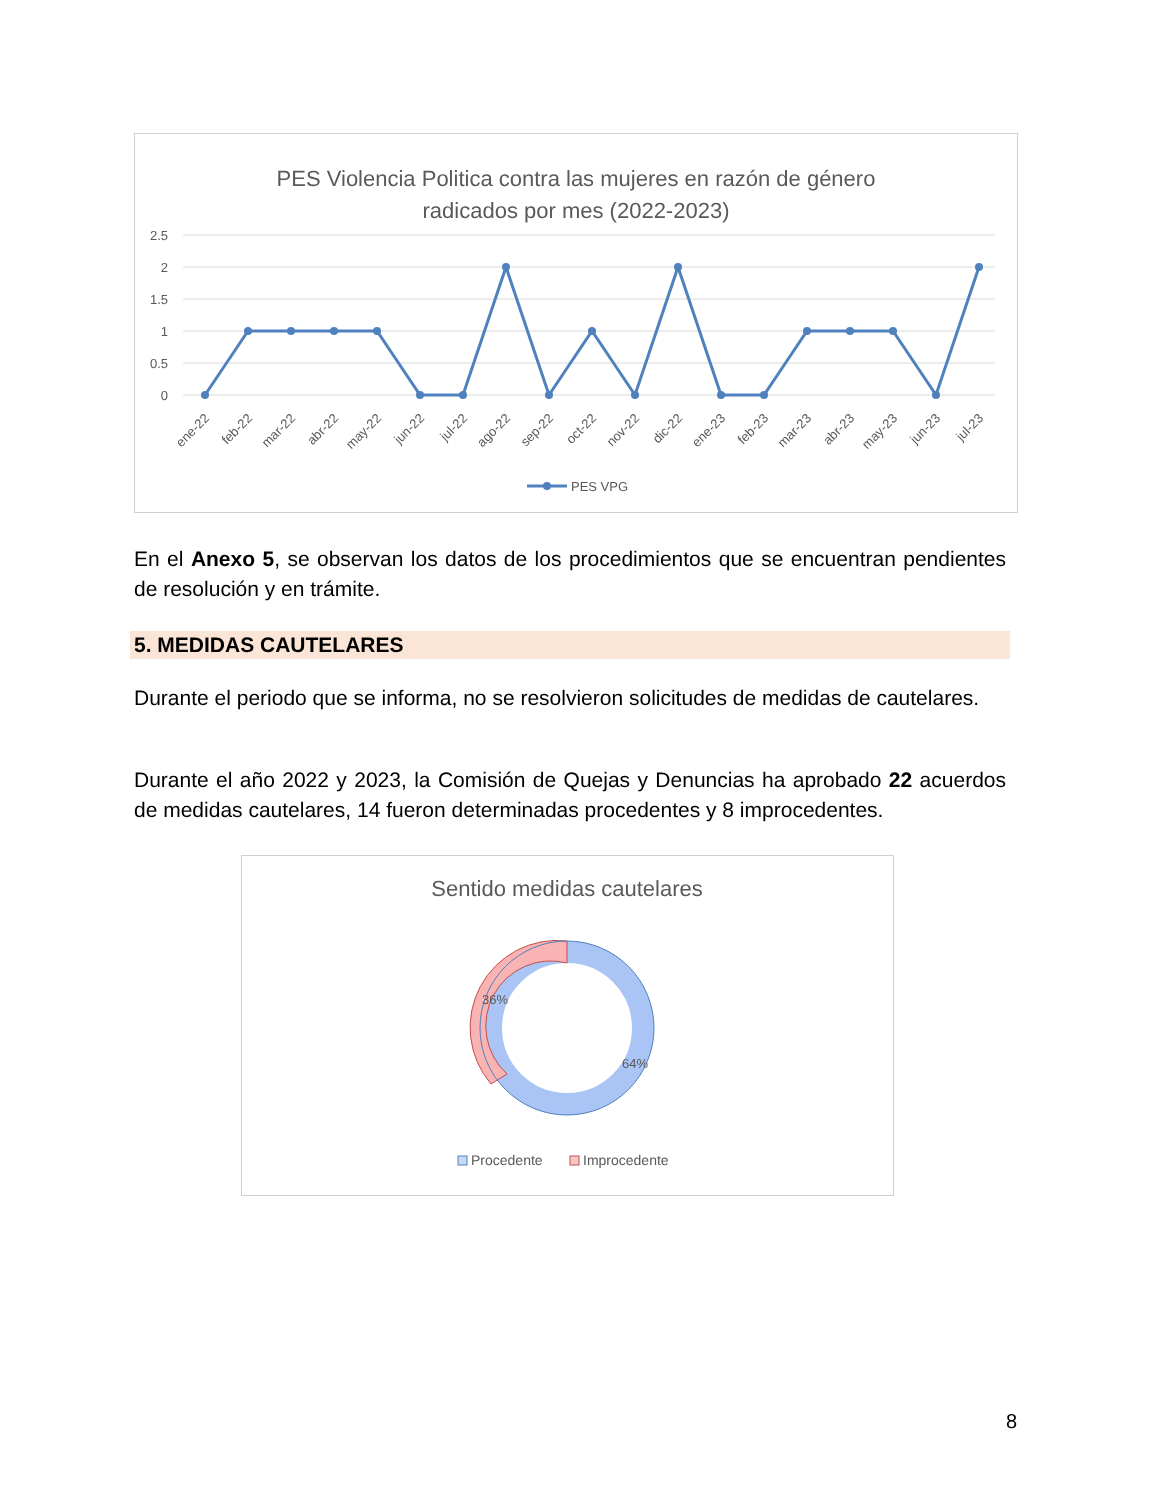PES Violencia Politica contra las mujeres en razón de género
radicados por mes (2022-2023)
2.5
2
1.5
1
0.5
0
ene-22
feb-22
mar-22
abr-22
may-22
jun-22
jul-22
ago-22
sep-22
oct-22
nov-22
dic-22
ene-23
feb-23
mar-23
abr-23
may-23
jun-23
jul-23
PES VPG
En el Anexo 5, se observan los datos de los procedimientos que se encuentran pendientes de resolución y en trámite.
5. MEDIDAS CAUTELARES
Durante el periodo que se informa, no se resolvieron solicitudes de medidas de cautelares.
Durante el año 2022 y 2023, la Comisión de Quejas y Denuncias ha aprobado 22 acuerdos de medidas cautelares, 14 fueron determinadas procedentes y 8 improcedentes.
Sentido medidas cautelares
36%
64%
Procedente
Improcedente
8